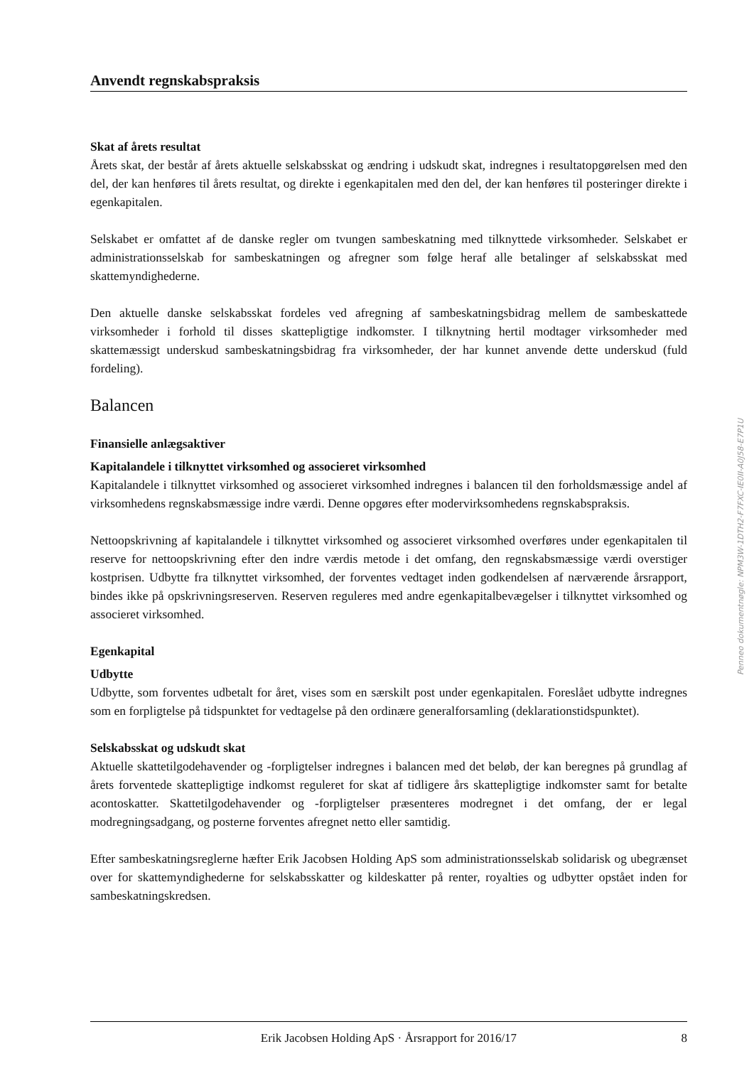Anvendt regnskabspraksis
Skat af årets resultat
Årets skat, der består af årets aktuelle selskabsskat og ændring i udskudt skat, indregnes i resultatopgørelsen med den del, der kan henføres til årets resultat, og direkte i egenkapitalen med den del, der kan henføres til posteringer direkte i egenkapitalen.
Selskabet er omfattet af de danske regler om tvungen sambeskatning med tilknyttede virksomheder. Selskabet er administrationsselskab for sambeskatningen og afregner som følge heraf alle betalinger af selskabsskat med skattemyndighederne.
Den aktuelle danske selskabsskat fordeles ved afregning af sambeskatningsbidrag mellem de sambeskattede virksomheder i forhold til disses skattepligtige indkomster. I tilknytning hertil modtager virksomheder med skattemæssigt underskud sambeskatningsbidrag fra virksomheder, der har kunnet anvende dette underskud (fuld fordeling).
Balancen
Finansielle anlægsaktiver
Kapitalandele i tilknyttet virksomhed og associeret virksomhed
Kapitalandele i tilknyttet virksomhed og associeret virksomhed indregnes i balancen til den forholdsmæssige andel af virksomhedens regnskabsmæssige indre værdi. Denne opgøres efter modervirksomhedens regnskabspraksis.
Nettoopskrivning af kapitalandele i tilknyttet virksomhed og associeret virksomhed overføres under egenkapitalen til reserve for nettoopskrivning efter den indre værdis metode i det omfang, den regnskabsmæssige værdi overstiger kostprisen. Udbytte fra tilknyttet virksomhed, der forventes vedtaget inden godkendelsen af nærværende årsrapport, bindes ikke på opskrivningsreserven. Reserven reguleres med andre egenkapitalbevægelser i tilknyttet virksomhed og associeret virksomhed.
Egenkapital
Udbytte
Udbytte, som forventes udbetalt for året, vises som en særskilt post under egenkapitalen. Foreslået udbytte indregnes som en forpligtelse på tidspunktet for vedtagelse på den ordinære generalforsamling (deklarationstidspunktet).
Selskabsskat og udskudt skat
Aktuelle skattetilgodehavender og -forpligtelser indregnes i balancen med det beløb, der kan beregnes på grundlag af årets forventede skattepligtige indkomst reguleret for skat af tidligere års skattepligtige indkomster samt for betalte acontoskatter. Skattetilgodehavender og -forpligtelser præsenteres modregnet i det omfang, der er legal modregningsadgang, og posterne forventes afregnet netto eller samtidig.
Efter sambeskatningsreglerne hæfter Erik Jacobsen Holding ApS som administrationsselskab solidarisk og ubegrænset over for skattemyndighederne for selskabsskatter og kildeskatter på renter, royalties og udbytter opstået inden for sambeskatningskredsen.
Erik Jacobsen Holding ApS · Årsrapport for 2016/17 8
Penneo dokumentnøgle: NPM3W-1DTH2-F7FXC-IE0II-A0J58-E7P1U